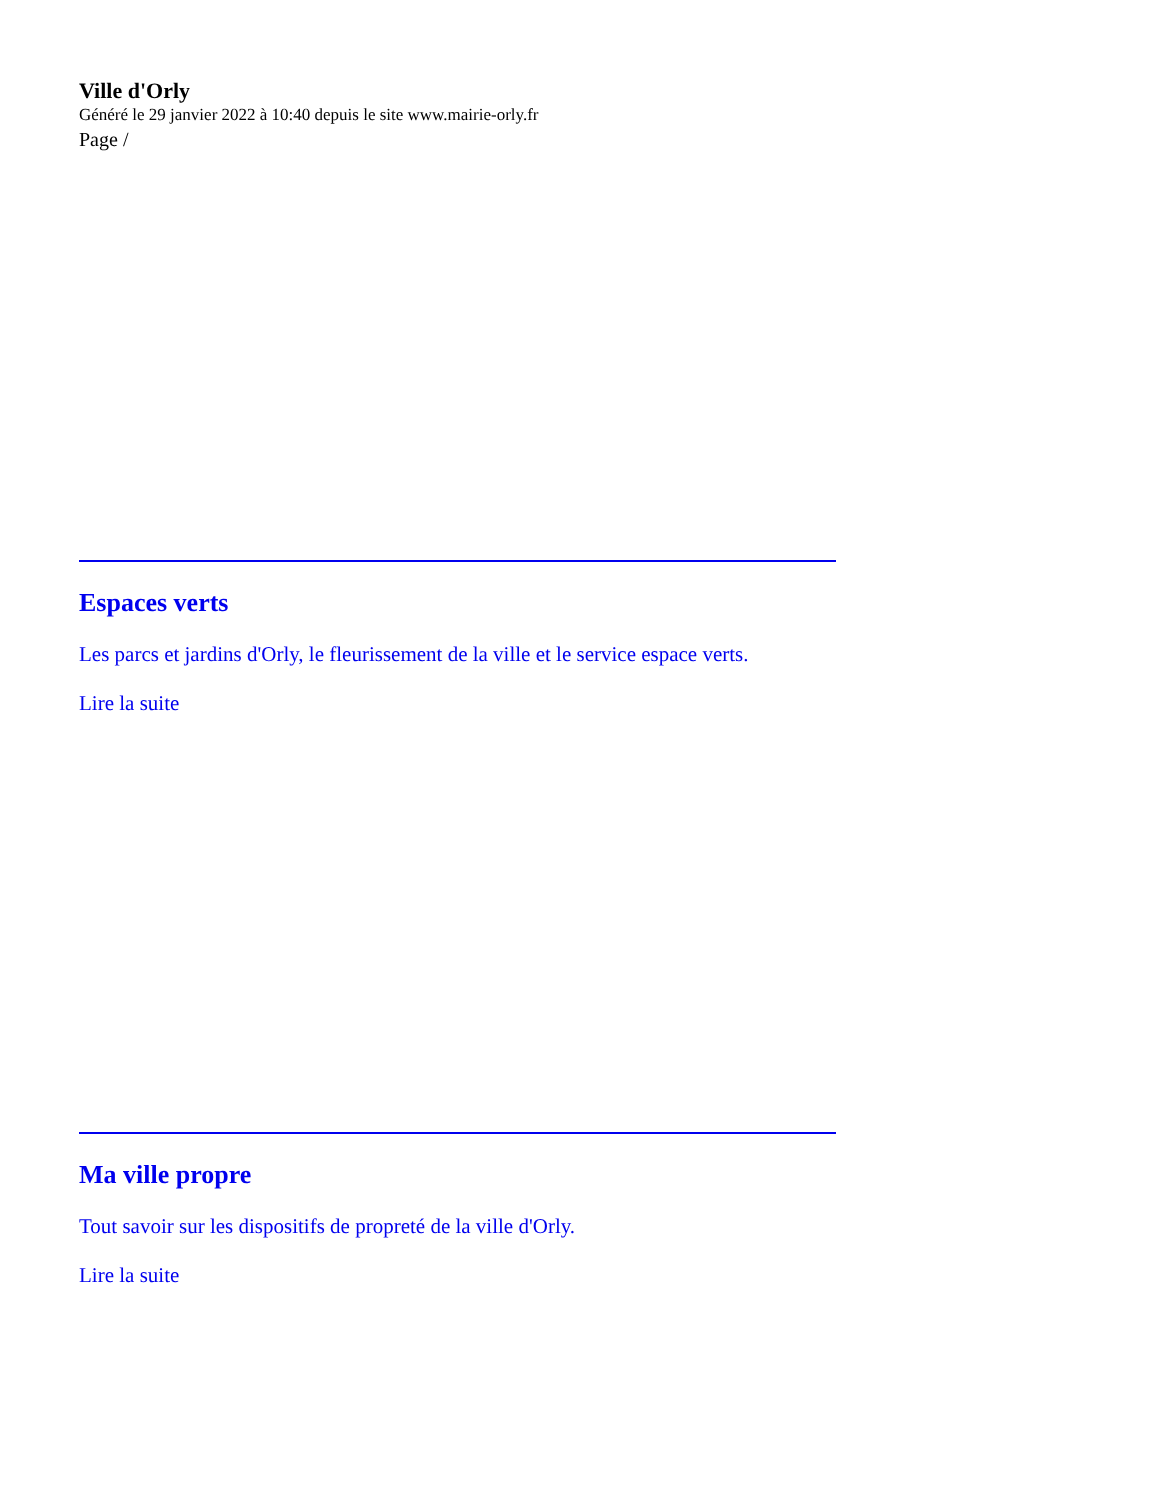Ville d'Orly
Généré le 29 janvier 2022 à 10:40 depuis le site www.mairie-orly.fr
Page /
Espaces verts
Les parcs et jardins d'Orly, le fleurissement de la ville et le service espace verts.
Lire la suite
Ma ville propre
Tout savoir sur les dispositifs de propreté de la ville d'Orly.
Lire la suite